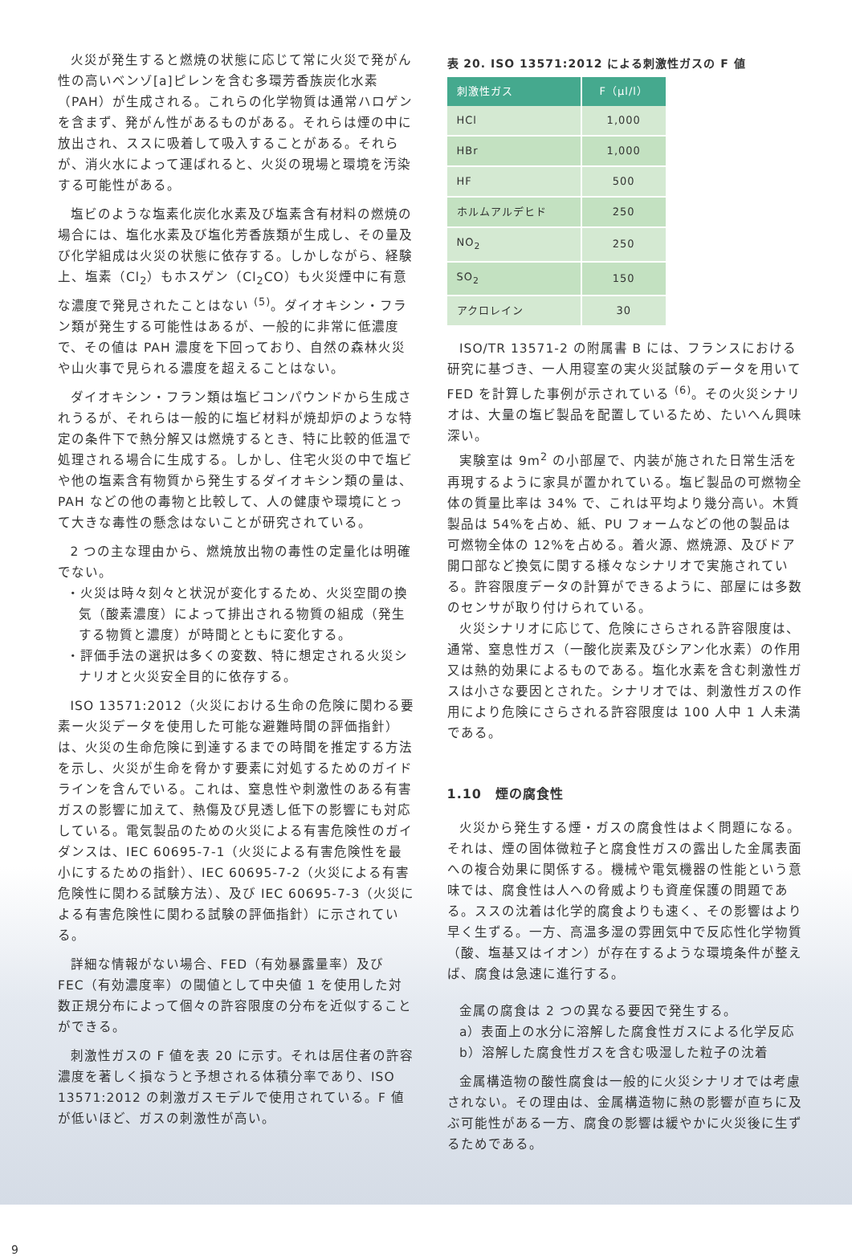火災が発生すると燃焼の状態に応じて常に火災で発がん性の高いベンゾ[a]ピレンを含む多環芳香族炭化水素（PAH）が生成される。これらの化学物質は通常ハロゲンを含まず、発がん性があるものがある。それらは煙の中に放出され、ススに吸着して吸入することがある。それらが、消火水によって運ばれると、火災の現場と環境を汚染する可能性がある。
塩ビのような塩素化炭化水素及び塩素含有材料の燃焼の場合には、塩化水素及び塩化芳香族類が生成し、その量及び化学組成は火災の状態に依存する。しかしながら、経験上、塩素（Cl<sub>2</sub>）もホスゲン（Cl<sub>2</sub>CO）も火災煙中に有意な濃度で発見されたことはない <sup>(5)</sup>。ダイオキシン・フラン類が発生する可能性はあるが、一般的に非常に低濃度で、その値は PAH 濃度を下回っており、自然の森林火災や山火事で見られる濃度を超えることはない。
ダイオキシン・フラン類は塩ビコンパウンドから生成されうるが、それらは一般的に塩ビ材料が焼却炉のような特定の条件下で熱分解又は燃焼するとき、特に比較的低温で処理される場合に生成する。しかし、住宅火災の中で塩ビや他の塩素含有物質から発生するダイオキシン類の量は、PAH などの他の毒物と比較して、人の健康や環境にとって大きな毒性の懸念はないことが研究されている。
2 つの主な理由から、燃焼放出物の毒性の定量化は明確でない。
・火災は時々刻々と状況が変化するため、火災空間の換気（酸素濃度）によって排出される物質の組成（発生する物質と濃度）が時間とともに変化する。
・評価手法の選択は多くの変数、特に想定される火災シナリオと火災安全目的に依存する。
ISO 13571:2012（火災における生命の危険に関わる要素ー火災データを使用した可能な避難時間の評価指針）は、火災の生命危険に到達するまでの時間を推定する方法を示し、火災が生命を脅かす要素に対処するためのガイドラインを含んでいる。これは、窒息性や刺激性のある有害ガスの影響に加えて、熱傷及び見透し低下の影響にも対応している。電気製品のための火災による有害危険性のガイダンスは、IEC 60695-7-1（火災による有害危険性を最小にするための指針）、IEC 60695-7-2（火災による有害危険性に関わる試験方法）、及び IEC 60695-7-3（火災による有害危険性に関わる試験の評価指針）に示されている。
詳細な情報がない場合、FED（有効暴露量率）及び FEC（有効濃度率）の閾値として中央値 1 を使用した対数正規分布によって個々の許容限度の分布を近似することができる。
刺激性ガスの F 値を表 20 に示す。それは居住者の許容濃度を著しく損なうと予想される体積分率であり、ISO 13571:2012 の刺激ガスモデルで使用されている。F 値が低いほど、ガスの刺激性が高い。
表 20. ISO 13571:2012 による刺激性ガスの F 値
| 刺激性ガス | F（μl/l） |
| --- | --- |
| HCl | 1,000 |
| HBr | 1,000 |
| HF | 500 |
| ホルムアルデヒド | 250 |
| NO<sub>2</sub> | 250 |
| SO<sub>2</sub> | 150 |
| アクロレイン | 30 |
ISO/TR 13571-2 の附属書 B には、フランスにおける研究に基づき、一人用寝室の実火災試験のデータを用いて FED を計算した事例が示されている <sup>(6)</sup>。その火災シナリオは、大量の塩ビ製品を配置しているため、たいへん興味深い。
実験室は 9m<sup>2</sup> の小部屋で、内装が施された日常生活を再現するように家具が置かれている。塩ビ製品の可燃物全体の質量比率は 34% で、これは平均より幾分高い。木質製品は 54%を占め、紙、PU フォームなどの他の製品は可燃物全体の 12%を占める。着火源、燃焼源、及びドア開口部など換気に関する様々なシナリオで実施されている。許容限度データの計算ができるように、部屋には多数のセンサが取り付けられている。
火災シナリオに応じて、危険にさらされる許容限度は、通常、窒息性ガス（一酸化炭素及びシアン化水素）の作用又は熱的効果によるものである。塩化水素を含む刺激性ガスは小さな要因とされた。シナリオでは、刺激性ガスの作用により危険にさらされる許容限度は 100 人中 1 人未満である。
1.10　煙の腐食性
火災から発生する煙・ガスの腐食性はよく問題になる。それは、煙の固体微粒子と腐食性ガスの露出した金属表面への複合効果に関係する。機械や電気機器の性能という意味では、腐食性は人への脅威よりも資産保護の問題である。ススの沈着は化学的腐食よりも速く、その影響はより早く生ずる。一方、高温多湿の雰囲気中で反応性化学物質（酸、塩基又はイオン）が存在するような環境条件が整えば、腐食は急速に進行する。
金属の腐食は 2 つの異なる要因で発生する。
a）表面上の水分に溶解した腐食性ガスによる化学反応
b）溶解した腐食性ガスを含む吸湿した粒子の沈着
金属構造物の酸性腐食は一般的に火災シナリオでは考慮されない。その理由は、金属構造物に熱の影響が直ちに及ぶ可能性がある一方、腐食の影響は緩やかに火災後に生ずるためである。
9